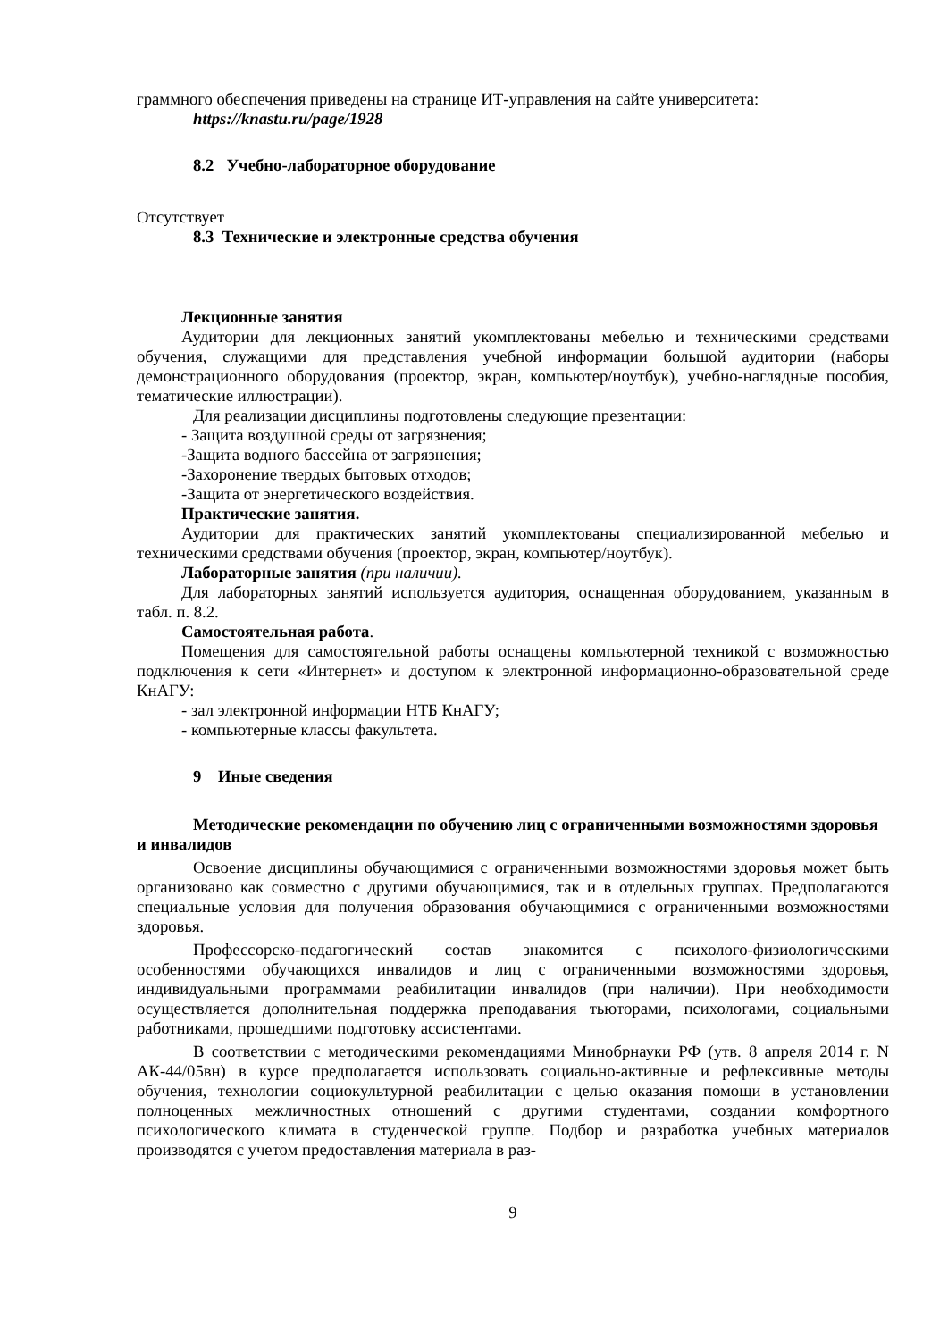граммного обеспечения приведены на странице ИТ-управления на сайте университета:
https://knastu.ru/page/1928
8.2 Учебно-лабораторное оборудование
Отсутствует
8.3 Технические и электронные средства обучения
Лекционные занятия
Аудитории для лекционных занятий укомплектованы мебелью и техническими средствами обучения, служащими для представления учебной информации большой аудитории (наборы демонстрационного оборудования (проектор, экран, компьютер/ноутбук), учебно-наглядные пособия, тематические иллюстрации).
Для реализации дисциплины подготовлены следующие презентации:
- Защита воздушной среды от загрязнения;
-Защита водного бассейна от загрязнения;
-Захоронение твердых бытовых отходов;
-Защита от энергетического воздействия.
Практические занятия.
Аудитории для практических занятий укомплектованы специализированной мебелью и техническими средствами обучения (проектор, экран, компьютер/ноутбук).
Лабораторные занятия (при наличии).
Для лабораторных занятий используется аудитория, оснащенная оборудованием, указанным в табл. п. 8.2.
Самостоятельная работа.
Помещения для самостоятельной работы оснащены компьютерной техникой с возможностью подключения к сети «Интернет» и доступом к электронной информационно-образовательной среде КнАГУ:
- зал электронной информации НТБ КнАГУ;
- компьютерные классы факультета.
9 Иные сведения
Методические рекомендации по обучению лиц с ограниченными возможностями здоровья и инвалидов
Освоение дисциплины обучающимися с ограниченными возможностями здоровья может быть организовано как совместно с другими обучающимися, так и в отдельных группах. Предполагаются специальные условия для получения образования обучающимися с ограниченными возможностями здоровья.
Профессорско-педагогический состав знакомится с психолого-физиологическими особенностями обучающихся инвалидов и лиц с ограниченными возможностями здоровья, индивидуальными программами реабилитации инвалидов (при наличии). При необходимости осуществляется дополнительная поддержка преподавания тьюторами, психологами, социальными работниками, прошедшими подготовку ассистентами.
В соответствии с методическими рекомендациями Минобрнауки РФ (утв. 8 апреля 2014 г. N АК-44/05вн) в курсе предполагается использовать социально-активные и рефлексивные методы обучения, технологии социокультурной реабилитации с целью оказания помощи в установлении полноценных межличностных отношений с другими студентами, создании комфортного психологического климата в студенческой группе. Подбор и разработка учебных материалов производятся с учетом предоставления материала в раз-
9